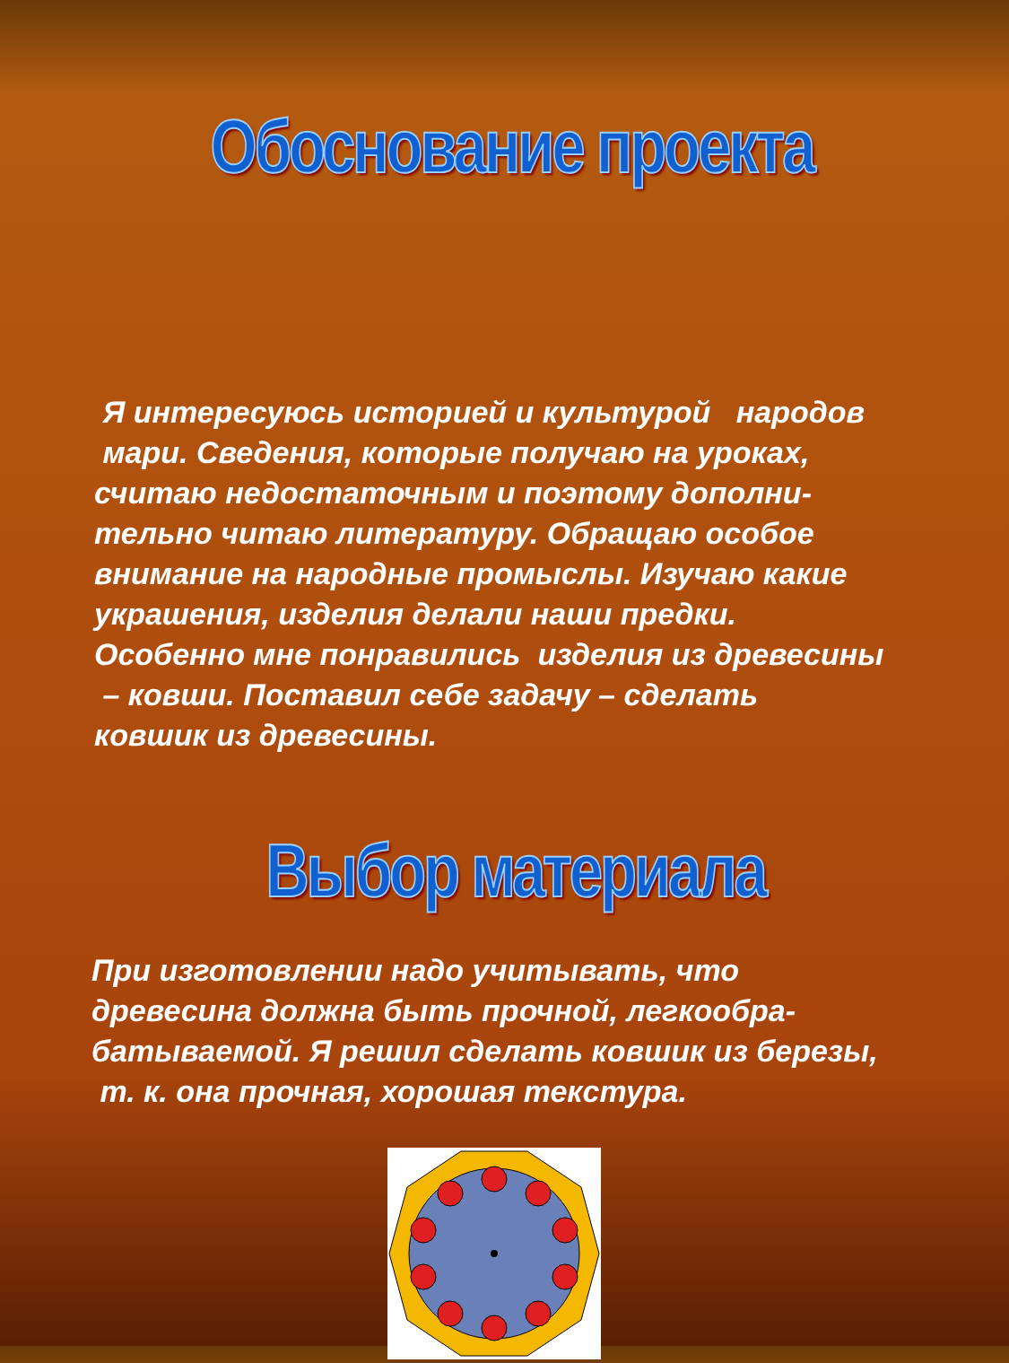Обоснование проекта
Я интересуюсь историей и культурой народов
мари. Сведения, которые получаю на уроках,
считаю недостаточным и поэтому дополни-
тельно читаю литературу. Обращаю особое
внимание на народные промыслы. Изучаю какие
украшения, изделия делали наши предки.
Особенно мне понравились изделия из древесины
– ковши. Поставил себе задачу – сделать
ковшик из древесины.
Выбор материала
При изготовлении надо учитывать, что
древесина должна быть прочной, легкообра-
батываемой. Я решил сделать ковшик из березы,
т. к. она прочная, хорошая текстура.